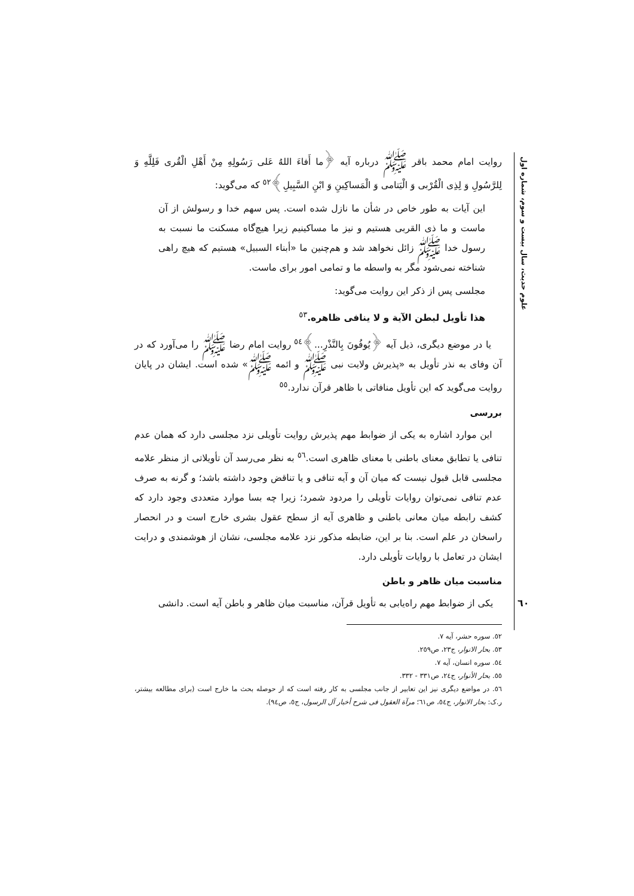علوم حدیث، سال بیست و سوم، شماره اول
روایت امام محمد باقر ﷺ درباره آیه ﴿ما أَفاءَ اللهُ عَلی رَسُولِهِ مِنْ أَهْلِ الْقُری فَلِلَّهِ وَ لِلرَّسُولِ وَ لِذِی الْقُرْبی وَ الْیَتامی وَ الْمَساکِینِ وَ ابْنِ السَّبِیلِ﴾<sup>٥٢</sup> که می‌گوید:
این آیات به طور خاص در شأن ما نازل شده است. پس سهم خدا و رسولش از آن ماست و ما ذی القربی هستیم و نیز ما مساکینیم زیرا هیچ‌گاه مسکنت ما نسبت به رسول خدا ﷺ زائل نخواهد شد و هم‌چنین ما «أبناء السبیل» هستیم که هیچ راهی شناخته نمی‌شود مگر به واسطه ما و تمامی امور برای ماست.
مجلسی پس از ذکر این روایت می‌گوید:
هذا تأویل لبطن الآیة و لا ینافی ظاهره.<sup>٥٣</sup>
یا در موضع دیگری، ذیل آیه ﴿یُوفُونَ بِالنَّذْرِ...﴾<sup>٥٤</sup> روایت امام رضا ﷺ را می‌آورد که در آن وفای به نذر تأویل به «پذیرش ولایت نبی ﷺ و ائمه ﷺ» شده است. ایشان در پایان روایت می‌گوید که این تأویل منافاتی با ظاهر قرآن ندارد.<sup>٥٥</sup>
بررسی
این موارد اشاره به یکی از ضوابط مهم پذیرش روایت تأویلی نزد مجلسی دارد که همان عدم تنافی یا تطابق معنای باطنی با معنای ظاهری است.<sup>٥٦</sup> به نظر می‌رسد آن تأویلاتی از منظر علامه مجلسی قابل قبول نیست که میان آن و آیه تنافی و یا تناقض وجود داشته باشد؛ و گرنه به صرف عدم تنافی نمی‌توان روایات تأویلی را مردود شمرد؛ زیرا چه بسا موارد متعددی وجود دارد که کشف رابطه میان معانی باطنی و ظاهری آیه از سطح عقول بشری خارج است و در انحصار راسخان در علم است. بنا بر این، ضابطه مذکور نزد علامه مجلسی، نشان از هوشمندی و درایت ایشان در تعامل با روایات تأویلی دارد.
مناسبت میان ظاهر و باطن
یکی از ضوابط مهم راه‌یابی به تأویل قرآن، مناسبت میان ظاهر و باطن آیه است. دانشی
٥٢. سوره حشر، آیه ٧.
٥٣. بحار الانوار، ج٢٣، ص٢٥٩.
٥٤. سوره انسان، آیه ٧.
٥٥. بحار الأنوار، ج٢٤، ص٣٣١ - ٣٣٢.
٥٦. در مواضع دیگری نیز این تعابیر از جانب مجلسی به کار رفته است که از حوصله بحث ما خارج است (برای مطالعه بیشتر، ر.ک: بحار الانوار، ج٥٤، ص٦١؛ مرآة العقول فی شرح أخبار آل الرسول، ج٥، ص٩٤).
٦٠